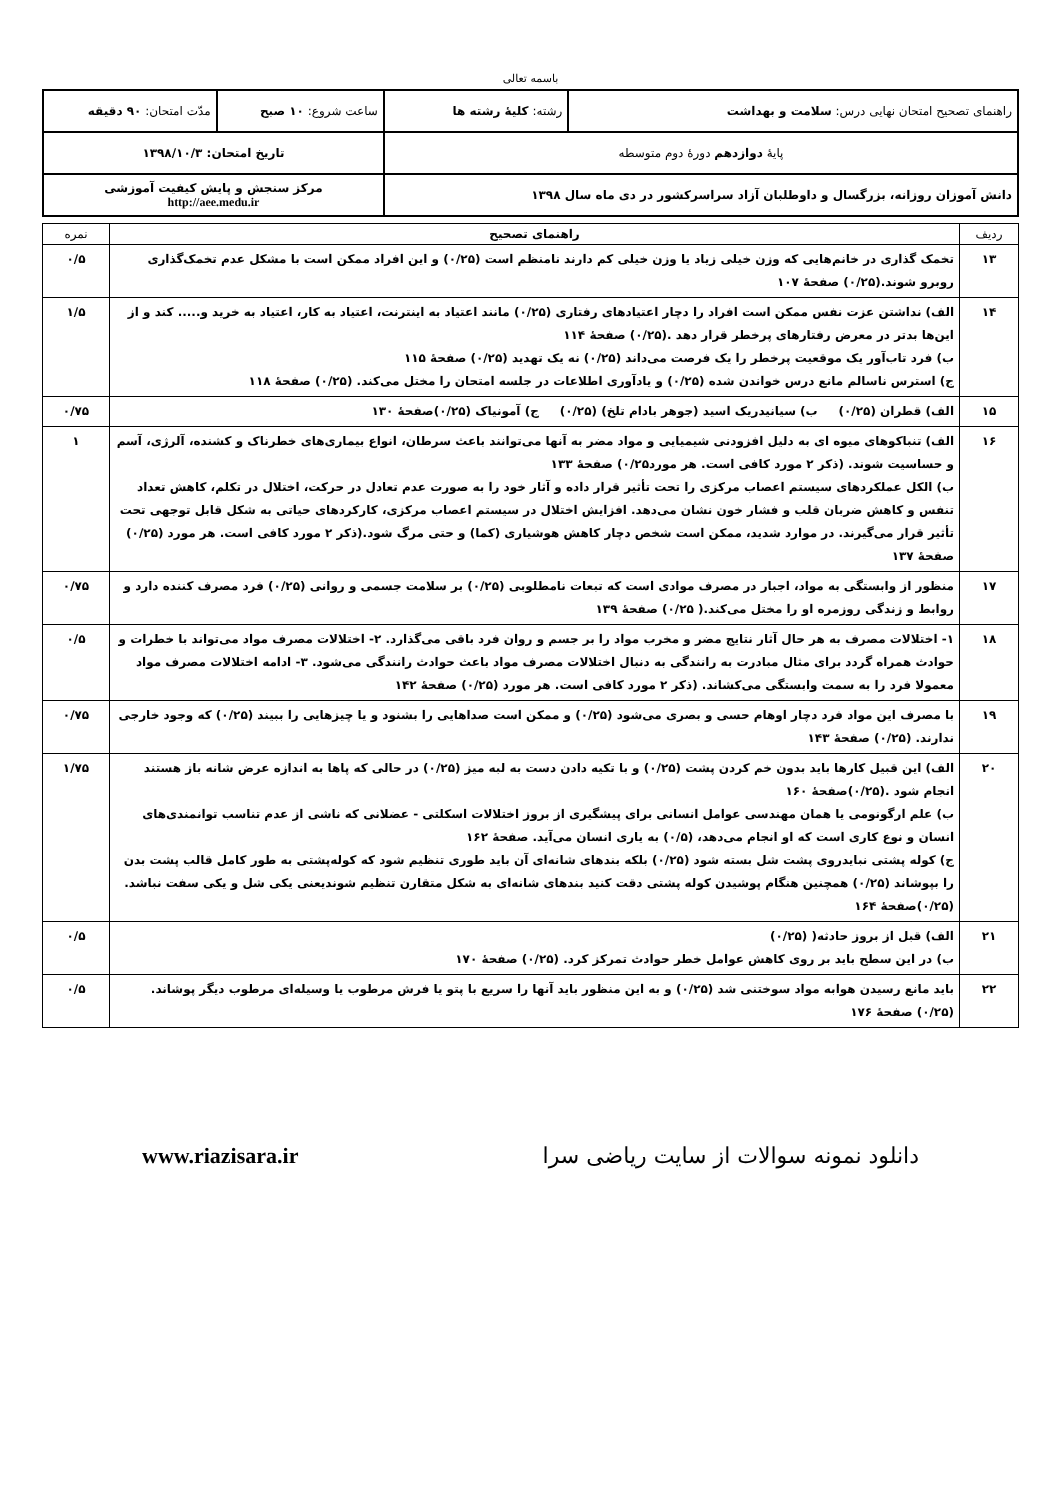باسمه تعالی
| راهنمای تصحیح امتحان نهایی درس: سلامت و بهداشت | رشته: کلیهٔ رشته ها | ساعت شروع: ۱۰ صبح | مدّت امتحان: ۹۰ دقیقه |
| پایهٔ دوازدهم دورهٔ دوم متوسطه | | تاریخ امتحان: ۱۳۹۸/۱۰/۳ | |
| دانش آموزان روزانه، بزرگسال و داوطلبان آزاد سراسرکشور در دی ماه سال ۱۳۹۸ | | مرکز سنجش و پایش کیفیت آموزشی http://aee.medu.ir | |
| ردیف | راهنمای تصحیح | نمره |
| --- | --- | --- |
| ۱۳ | تخمک گذاری در خانم‌هایی که وزن خیلی زیاد یا وزن خیلی کم دارند نامنظم است (۰/۲۵) و این افراد ممکن است با مشکل عدم تخمک‌گذاری روبرو شوند.(۰/۲۵) صفحهٔ ۱۰۷ | ۰/۵ |
| ۱۴ | الف) نداشتن عزت نفس ممکن است افراد را دچار اعتیادهای رفتاری (۰/۲۵) مانند اعتیاد به اینترنت، اعتیاد به کار، اعتیاد به خرید و..... کند و از این‌ها بدتر در معرض رفتارهای پرخطر قرار دهد .(۰/۲۵) صفحهٔ ۱۱۴ ب) فرد تاب‌آور یک موقعیت پرخطر را یک فرصت می‌داند (۰/۲۵) نه یک تهدید (۰/۲۵) صفحهٔ ۱۱۵ ج) استرس ناسالم مانع درس خواندن شده (۰/۲۵) و یادآوری اطلاعات در جلسه امتحان را مختل می‌کند. (۰/۲۵) صفحهٔ ۱۱۸ | ۱/۵ |
| ۱۵ | الف) قطران (۰/۲۵) ب) سیانیدریک اسید (جوهر بادام تلخ) (۰/۲۵) ج) آمونیاک (۰/۲۵)صفحهٔ ۱۳۰ | ۰/۷۵ |
| ۱۶ | الف) تنباکوهای میوه ای به دلیل افزودنی شیمیایی و مواد مضر به آنها می‌توانند باعث سرطان، انواع بیماری‌های خطرناک و کشنده، آلرژی، آسم و حساسیت شوند. (ذکر ۲ مورد کافی است. هر مورد۰/۲۵) صفحهٔ ۱۳۳ ب) الکل عملکردهای سیستم اعصاب مرکزی را تحت تأثیر قرار داده و آثار خود را به صورت عدم تعادل در حرکت، اختلال در تکلم، کاهش تعداد تنفس و کاهش ضربان قلب و فشار خون نشان می‌دهد. افزایش اختلال در سیستم اعصاب مرکزی، کارکردهای حیاتی به شکل قابل توجهی تحت تأثیر قرار می‌گیرند. در موارد شدید، ممکن است شخص دچار کاهش هوشیاری (کما) و حتی مرگ شود.(ذکر ۲ مورد کافی است. هر مورد (۰/۲۵) صفحهٔ ۱۳۷ | ۱ |
| ۱۷ | منظور از وابستگی به مواد، اجبار در مصرف موادی است که تبعات نامطلوبی (۰/۲۵) بر سلامت جسمی و روانی (۰/۲۵) فرد مصرف کننده دارد و روابط و زندگی روزمره او را مختل می‌کند.( ۰/۲۵) صفحهٔ ۱۳۹ | ۰/۷۵ |
| ۱۸ | ۱- اختلالات مصرف به هر حال آثار نتایج مضر و مخرب مواد را بر جسم و روان فرد باقی می‌گذارد. ۲- اختلالات مصرف مواد می‌تواند با خطرات و حوادث همراه گردد برای مثال مبادرت به رانندگی به دنبال اختلالات مصرف مواد باعث حوادث رانندگی می‌شود. ۳- ادامه اختلالات مصرف مواد معمولا فرد را به سمت وابستگی می‌کشاند. (ذکر ۲ مورد کافی است. هر مورد (۰/۲۵) صفحهٔ ۱۴۲ | ۰/۵ |
| ۱۹ | با مصرف این مواد فرد دچار اوهام حسی و بصری می‌شود (۰/۲۵) و ممکن است صداهایی را بشنود و یا چیزهایی را ببیند (۰/۲۵) که وجود خارجی ندارند. (۰/۲۵) صفحهٔ ۱۴۳ | ۰/۷۵ |
| ۲۰ | الف) این قبیل کارها باید بدون خم کردن پشت (۰/۲۵) و با تکیه دادن دست به لبه میز (۰/۲۵) در حالی که پاها به اندازه عرض شانه باز هستند انجام شود .(۰/۲۵)صفحهٔ ۱۶۰ ب) علم ارگونومی یا همان مهندسی عوامل انسانی برای پیشگیری از بروز اختلالات اسکلتی - عضلانی که ناشی از عدم تناسب توانمندی‌های انسان و نوع کاری است که او انجام می‌دهد، (۰/۵) به یاری انسان می‌آید. صفحهٔ ۱۶۲ ج) کوله پشتی نبایدروی پشت شل بسته شود (۰/۲۵) بلکه بندهای شانه‌ای آن باید طوری تنظیم شود که کوله‌پشتی به طور کامل قالب پشت بدن را بپوشاند (۰/۲۵) همچنین هنگام پوشیدن کوله پشتی دقت کنید بندهای شانه‌ای به شکل متقارن تنظیم شوندیعنی یکی شل و یکی سفت نباشد. (۰/۲۵)صفحهٔ ۱۶۴ | ۱/۷۵ |
| ۲۱ | الف) قبل از بروز حادثه( (۰/۲۵) ب) در این سطح باید بر روی کاهش عوامل خطر حوادث تمرکز کرد. (۰/۲۵) صفحهٔ ۱۷۰ | ۰/۵ |
| ۲۲ | باید مانع رسیدن هوابه مواد سوختنی شد (۰/۲۵) و به این منظور باید آنها را سریع با پتو یا فرش مرطوب یا وسیله‌ای مرطوب دیگر پوشاند. (۰/۲۵) صفحهٔ ۱۷۶ | ۰/۵ |
دانلود نمونه سوالات از سایت ریاضی سرا www.riazisara.ir